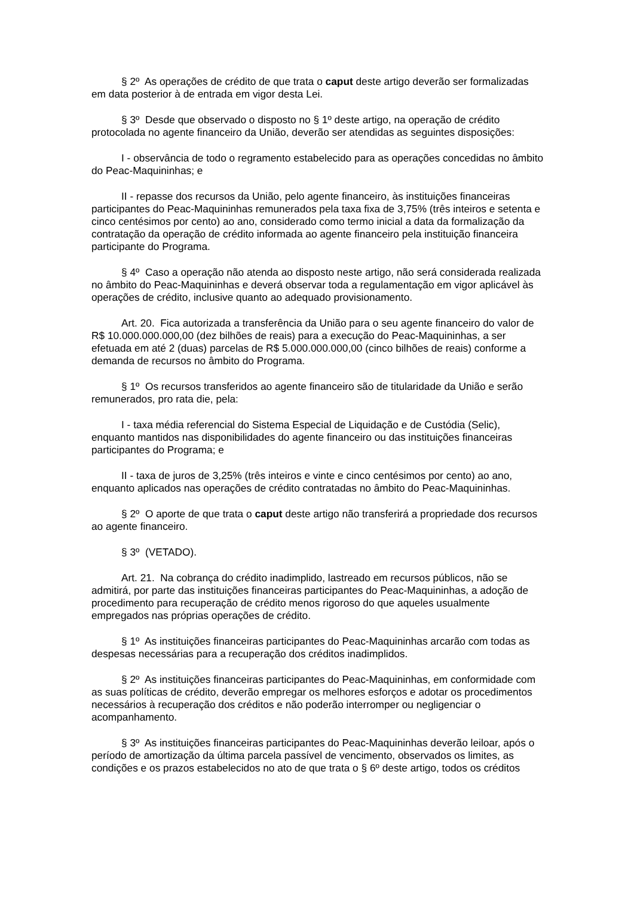§ 2º As operações de crédito de que trata o caput deste artigo deverão ser formalizadas em data posterior à de entrada em vigor desta Lei.
§ 3º Desde que observado o disposto no § 1º deste artigo, na operação de crédito protocolada no agente financeiro da União, deverão ser atendidas as seguintes disposições:
I - observância de todo o regramento estabelecido para as operações concedidas no âmbito do Peac-Maquininhas; e
II - repasse dos recursos da União, pelo agente financeiro, às instituições financeiras participantes do Peac-Maquininhas remunerados pela taxa fixa de 3,75% (três inteiros e setenta e cinco centésimos por cento) ao ano, considerado como termo inicial a data da formalização da contratação da operação de crédito informada ao agente financeiro pela instituição financeira participante do Programa.
§ 4º Caso a operação não atenda ao disposto neste artigo, não será considerada realizada no âmbito do Peac-Maquininhas e deverá observar toda a regulamentação em vigor aplicável às operações de crédito, inclusive quanto ao adequado provisionamento.
Art. 20. Fica autorizada a transferência da União para o seu agente financeiro do valor de R$ 10.000.000.000,00 (dez bilhões de reais) para a execução do Peac-Maquininhas, a ser efetuada em até 2 (duas) parcelas de R$ 5.000.000.000,00 (cinco bilhões de reais) conforme a demanda de recursos no âmbito do Programa.
§ 1º Os recursos transferidos ao agente financeiro são de titularidade da União e serão remunerados, pro rata die, pela:
I - taxa média referencial do Sistema Especial de Liquidação e de Custódia (Selic), enquanto mantidos nas disponibilidades do agente financeiro ou das instituições financeiras participantes do Programa; e
II - taxa de juros de 3,25% (três inteiros e vinte e cinco centésimos por cento) ao ano, enquanto aplicados nas operações de crédito contratadas no âmbito do Peac-Maquininhas.
§ 2º O aporte de que trata o caput deste artigo não transferirá a propriedade dos recursos ao agente financeiro.
§ 3º (VETADO).
Art. 21. Na cobrança do crédito inadimplido, lastreado em recursos públicos, não se admitirá, por parte das instituições financeiras participantes do Peac-Maquininhas, a adoção de procedimento para recuperação de crédito menos rigoroso do que aqueles usualmente empregados nas próprias operações de crédito.
§ 1º As instituições financeiras participantes do Peac-Maquininhas arcarão com todas as despesas necessárias para a recuperação dos créditos inadimplidos.
§ 2º As instituições financeiras participantes do Peac-Maquininhas, em conformidade com as suas políticas de crédito, deverão empregar os melhores esforços e adotar os procedimentos necessários à recuperação dos créditos e não poderão interromper ou negligenciar o acompanhamento.
§ 3º As instituições financeiras participantes do Peac-Maquininhas deverão leiloar, após o período de amortização da última parcela passível de vencimento, observados os limites, as condições e os prazos estabelecidos no ato de que trata o § 6º deste artigo, todos os créditos